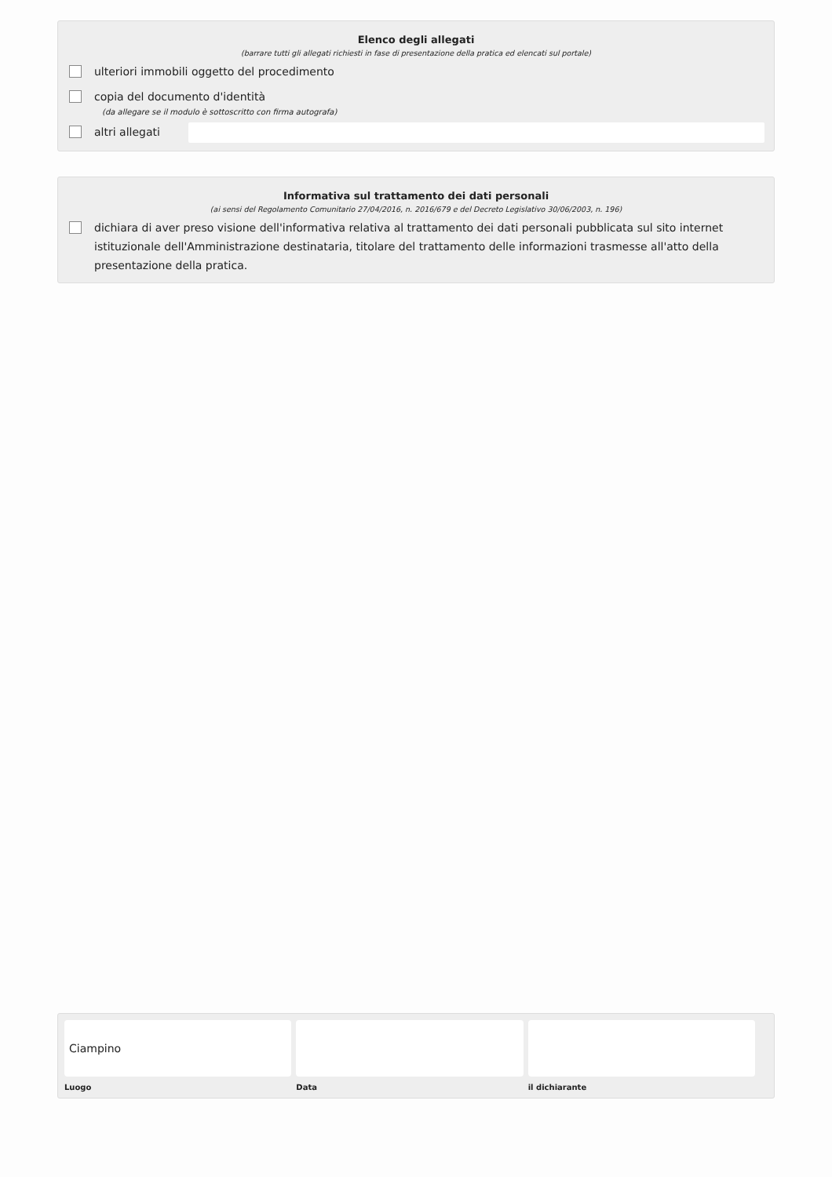Elenco degli allegati
(barrare tutti gli allegati richiesti in fase di presentazione della pratica ed elencati sul portale)
ulteriori immobili oggetto del procedimento
copia del documento d'identità
(da allegare se il modulo è sottoscritto con firma autografa)
altri allegati
Informativa sul trattamento dei dati personali
(ai sensi del Regolamento Comunitario 27/04/2016, n. 2016/679 e del Decreto Legislativo 30/06/2003, n. 196)
dichiara di aver preso visione dell'informativa relativa al trattamento dei dati personali pubblicata sul sito internet istituzionale dell'Amministrazione destinataria, titolare del trattamento delle informazioni trasmesse all'atto della presentazione della pratica.
Ciampino
Luogo
Data il dichiarante